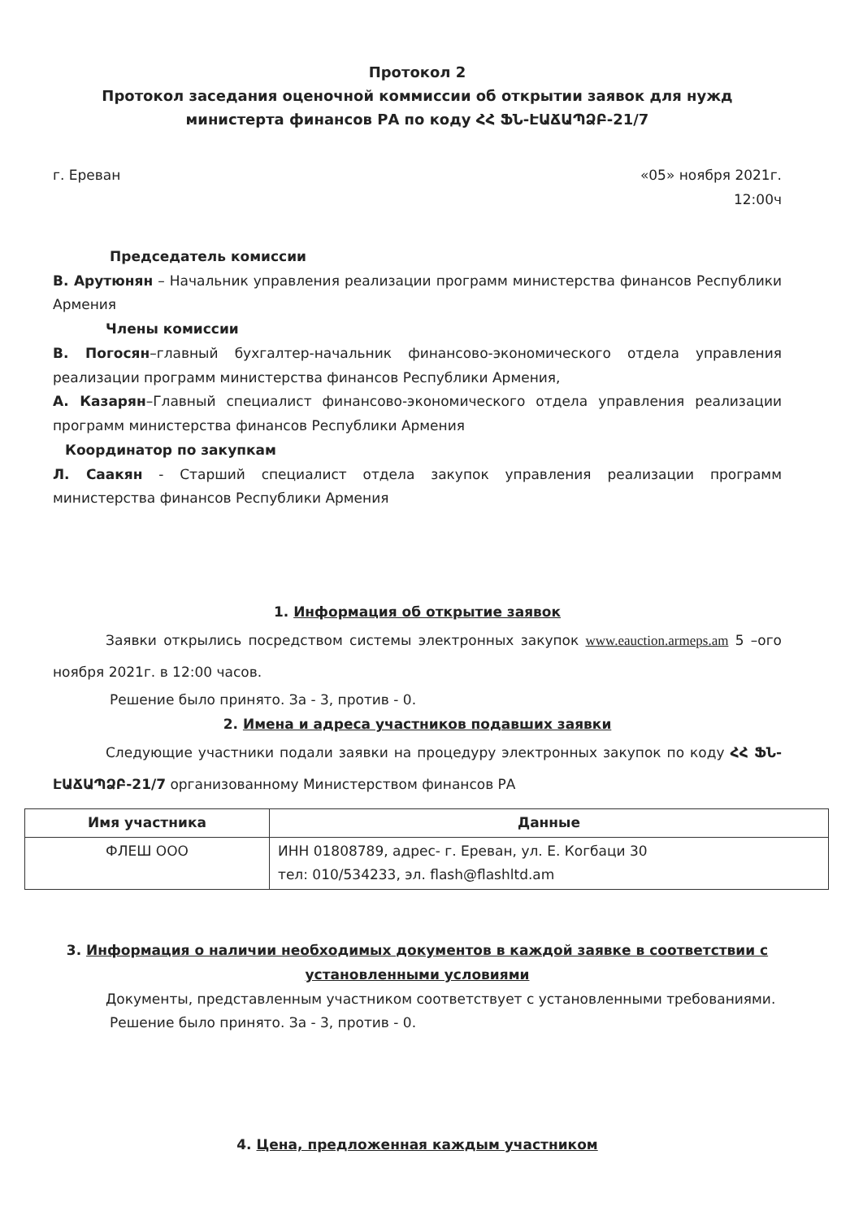Протокол 2
Протокол заседания оценочной коммиссии об открытии заявок для нужд министерта финансов РА по коду ՀՀ ՖՆ-ԷԱՃԱՊՁԲ-21/7
г. Ереван «05» ноября 2021г.
12:00ч
Председатель комиссии
В. Арутюнян – Начальник управления реализации программ министерства финансов Республики Армения
Члены комиссии
В. Погосян–главный бухгалтер-начальник финансово-экономического отдела управления реализации программ министерства финансов Республики Армения,
А. Казарян–Главный специалист финансово-экономического отдела управления реализации программ министерства финансов Республики Армения
Координатор по закупкам
Л. Саакян - Старший специалист отдела закупок управления реализации программ министерства финансов Республики Армения
1. Информация об открытие заявок
Заявки открылись посредством системы электронных закупок www.eauction.armeps.am 5 –ого ноября 2021г. в 12:00 часов.
Решение было принято. За - 3, против - 0.
2. Имена и адреса участников подавших заявки
Следующие участники подали заявки на процедуру электронных закупок по коду ՀՀ ՖՆ-ԷԱՃԱՊՁԲ-21/7 организованному Министерством финансов РА
| Имя участника | Данные |
| --- | --- |
| ФЛЕШ ООО | ИНН 01808789, адрес- г. Ереван, ул. Е. Когбаци 30 тел: 010/534233, эл. flash@flashltd.am |
3. Информация о наличии необходимых документов в каждой заявке в соответствии с установленными условиями
Документы, представленным участником соответствует с установленными требованиями.
Решение было принято. За - 3, против - 0.
4. Цена, предложенная каждым участником